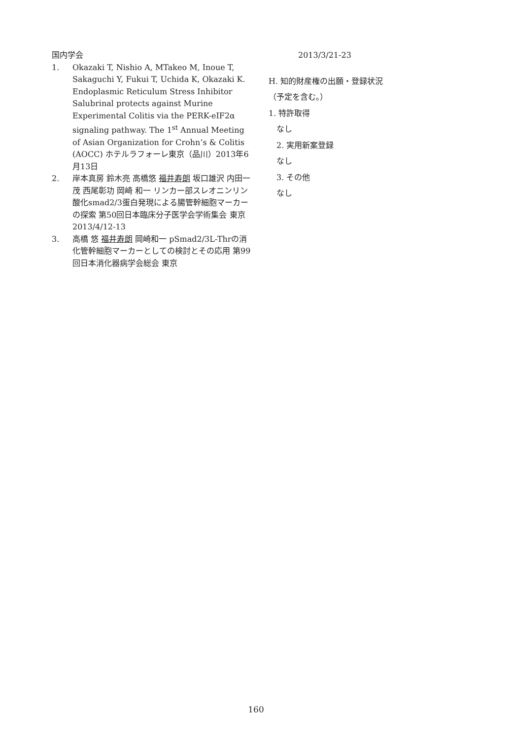国内学会
1. Okazaki T, Nishio A, MTakeo M, Inoue T, Sakaguchi Y, Fukui T, Uchida K, Okazaki K. Endoplasmic Reticulum Stress Inhibitor Salubrinal protects against Murine Experimental Colitis via the PERK-eIF2α signaling pathway. The 1<sup>st</sup> Annual Meeting of Asian Organization for Crohn’s & Colitis (AOCC) ホテルラフォーレ東京（品川）2013年6月13日
2. 岸本真房 鈴木亮 高橋悠 福井寿朗 坂口雄沢 内田一茂 西尾彰功 岡崎 和一 リンカー部スレオニンリン酸化smad2/3蛋白発現による腸管幹細胞マーカーの探索 第50回日本臨床分子医学会学術集会 東京 2013/4/12-13
3. 高橋 悠 福井寿朗 岡崎和一 pSmad2/3L-Thrの消化管幹細胞マーカーとしての検討とその応用 第99回日本消化器病学会総会 東京
2013/3/21-23
H. 知的財産権の出願・登録状況
（予定を含む。）
1. 特許取得
なし
2. 実用新案登録
なし
3. その他
なし
160